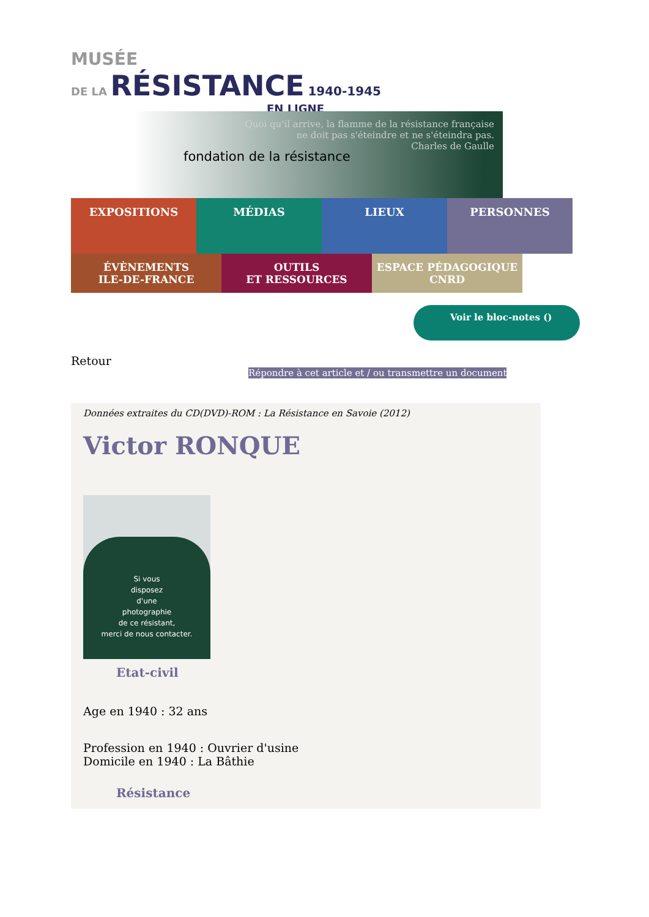MUSÉE
DE LA RÉSISTANCE 1940-1945
EN LIGNE
fondation de la résistance
Quoi qu'il arrive, la flamme de la résistance française
ne doit pas s'éteindre et ne s'éteindra pas.
Charles de Gaulle
EXPOSITIONS
MÉDIAS LIEUX PERSONNES
ÉVÈNEMENTS
ILE-DE-FRANCE
OUTILS
ET RESSOURCES
ESPACE PÉDAGOGIQUE
CNRD
Voir le bloc-notes ()
Retour
Répondre à cet article et / ou transmettre un document
Données extraites du CD(DVD)-ROM : La Résistance en Savoie (2012)
Victor RONQUE
Si vous
disposez
d'une
photographie
de ce résistant,
merci de nous contacter.
Etat-civil
Age en 1940 : 32 ans
Profession en 1940 : Ouvrier d'usine
Domicile en 1940 : La Bâthie
Résistance